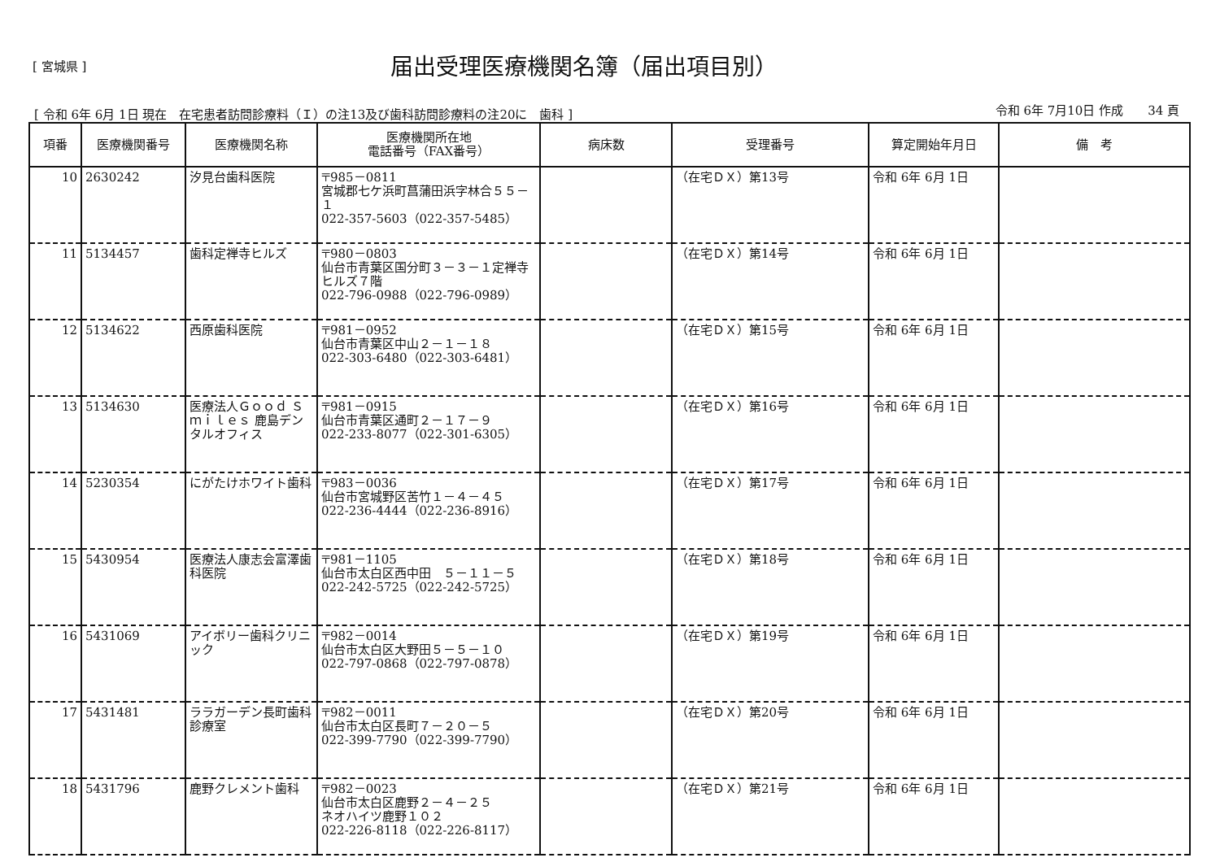[ 宮城県 ]
届出受理医療機関名簿（届出項目別）
[ 令和 6年 6月 1日 現在　在宅患者訪問診療料（Ｉ）の注13及び歯科訪問診療料の注20に　歯科 ] 令和 6年 7月10日 作成　　34 頁
| 項番 | 医療機関番号 | 医療機関名称 | 医療機関所在地 電話番号（FAX番号） | 病床数 | 受理番号 | 算定開始年月日 | 備 考 |
| --- | --- | --- | --- | --- | --- | --- | --- |
| 10 | 2630242 | 汐見台歯科医院 | 〒985－0811 宮城郡七ケ浜町菖蒲田浜字林合５５－１ 022-357-5603（022-357-5485） | | （在宅ＤＸ）第13号 | 令和 6年 6月 1日 | |
| 11 | 5134457 | 歯科定禅寺ヒルズ | 〒980－0803 仙台市青葉区国分町３－３－１定禅寺ヒルズ７階 022-796-0988（022-796-0989） | | （在宅ＤＸ）第14号 | 令和 6年 6月 1日 | |
| 12 | 5134622 | 西原歯科医院 | 〒981－0952 仙台市青葉区中山２－１－１８ 022-303-6480（022-303-6481） | | （在宅ＤＸ）第15号 | 令和 6年 6月 1日 | |
| 13 | 5134630 | 医療法人Ｇｏｏｄ Ｓｍｉｌｅｓ 鹿島デンタルオフィス | 〒981－0915 仙台市青葉区通町２－１７－９ 022-233-8077（022-301-6305） | | （在宅ＤＸ）第16号 | 令和 6年 6月 1日 | |
| 14 | 5230354 | にがたけホワイト歯科 | 〒983－0036 仙台市宮城野区苦竹１－４－４５ 022-236-4444（022-236-8916） | | （在宅ＤＸ）第17号 | 令和 6年 6月 1日 | |
| 15 | 5430954 | 医療法人康志会富澤歯科医院 | 〒981－1105 仙台市太白区西中田 ５－１１－５ 022-242-5725（022-242-5725） | | （在宅ＤＸ）第18号 | 令和 6年 6月 1日 | |
| 16 | 5431069 | アイボリー歯科クリニック | 〒982－0014 仙台市太白区大野田５－５－１０ 022-797-0868（022-797-0878） | | （在宅ＤＸ）第19号 | 令和 6年 6月 1日 | |
| 17 | 5431481 | ララガーデン長町歯科診療室 | 〒982－0011 仙台市太白区長町７－２０－５ 022-399-7790（022-399-7790） | | （在宅ＤＸ）第20号 | 令和 6年 6月 1日 | |
| 18 | 5431796 | 鹿野クレメント歯科 | 〒982－0023 仙台市太白区鹿野２－４－２５ ネオハイツ鹿野１０２ 022-226-8118（022-226-8117） | | （在宅ＤＸ）第21号 | 令和 6年 6月 1日 | |